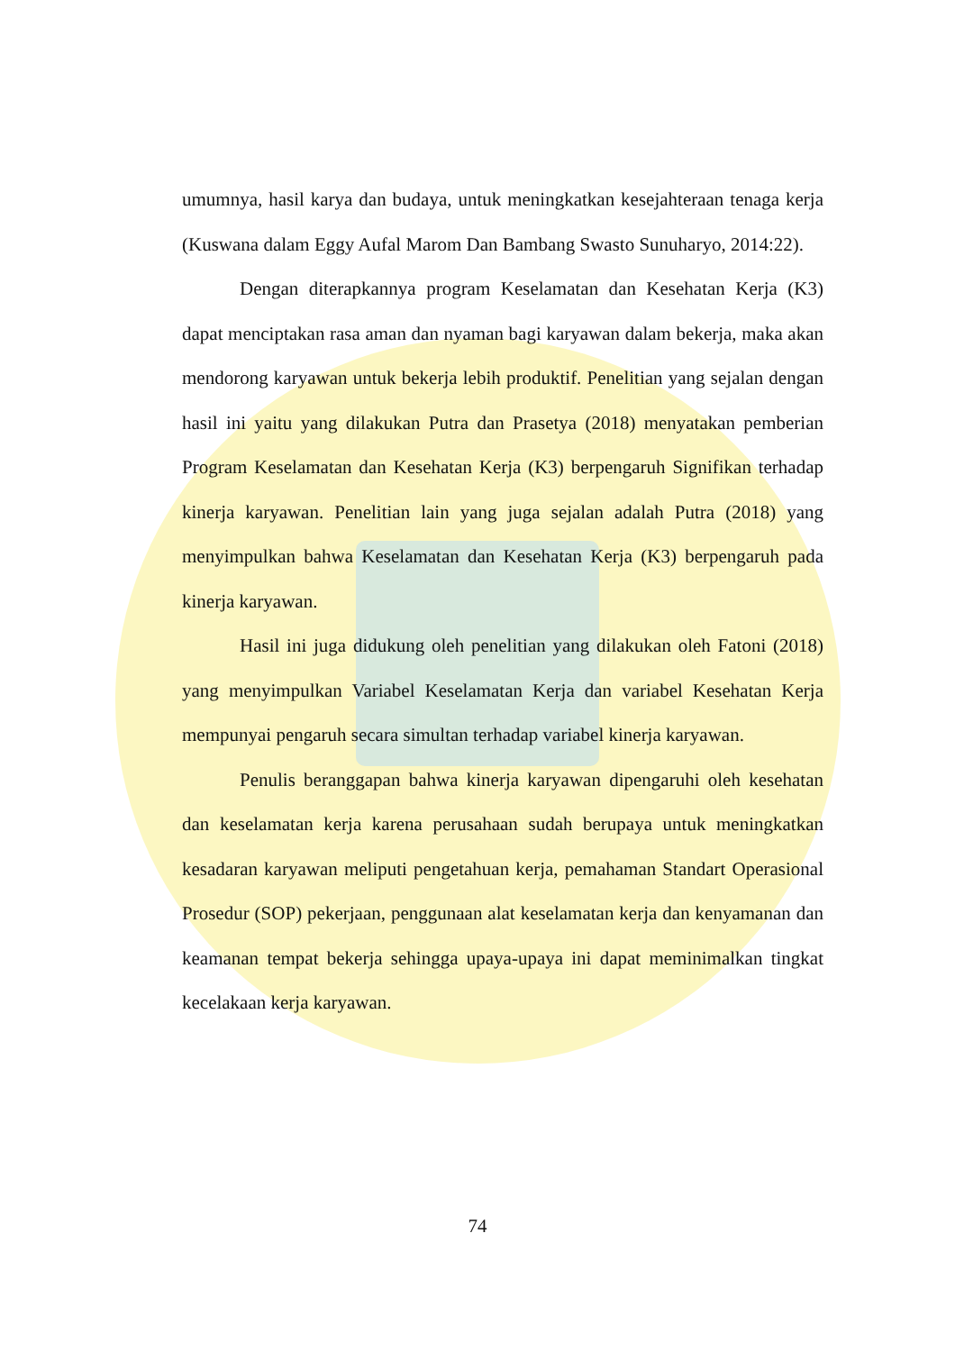umumnya, hasil karya dan budaya, untuk meningkatkan kesejahteraan tenaga kerja (Kuswana dalam Eggy Aufal Marom Dan Bambang Swasto Sunuharyo, 2014:22).
Dengan diterapkannya program Keselamatan dan Kesehatan Kerja (K3) dapat menciptakan rasa aman dan nyaman bagi karyawan dalam bekerja, maka akan mendorong karyawan untuk bekerja lebih produktif. Penelitian yang sejalan dengan hasil ini yaitu yang dilakukan Putra dan Prasetya (2018) menyatakan pemberian Program Keselamatan dan Kesehatan Kerja (K3) berpengaruh Signifikan terhadap kinerja karyawan. Penelitian lain yang juga sejalan adalah Putra (2018) yang menyimpulkan bahwa Keselamatan dan Kesehatan Kerja (K3) berpengaruh pada kinerja karyawan.
Hasil ini juga didukung oleh penelitian yang dilakukan oleh Fatoni (2018) yang menyimpulkan Variabel Keselamatan Kerja dan variabel Kesehatan Kerja mempunyai pengaruh secara simultan terhadap variabel kinerja karyawan.
Penulis beranggapan bahwa kinerja karyawan dipengaruhi oleh kesehatan dan keselamatan kerja karena perusahaan sudah berupaya untuk meningkatkan kesadaran karyawan meliputi pengetahuan kerja, pemahaman Standart Operasional Prosedur (SOP) pekerjaan, penggunaan alat keselamatan kerja dan kenyamanan dan keamanan tempat bekerja sehingga upaya-upaya ini dapat meminimalkan tingkat kecelakaan kerja karyawan.
74